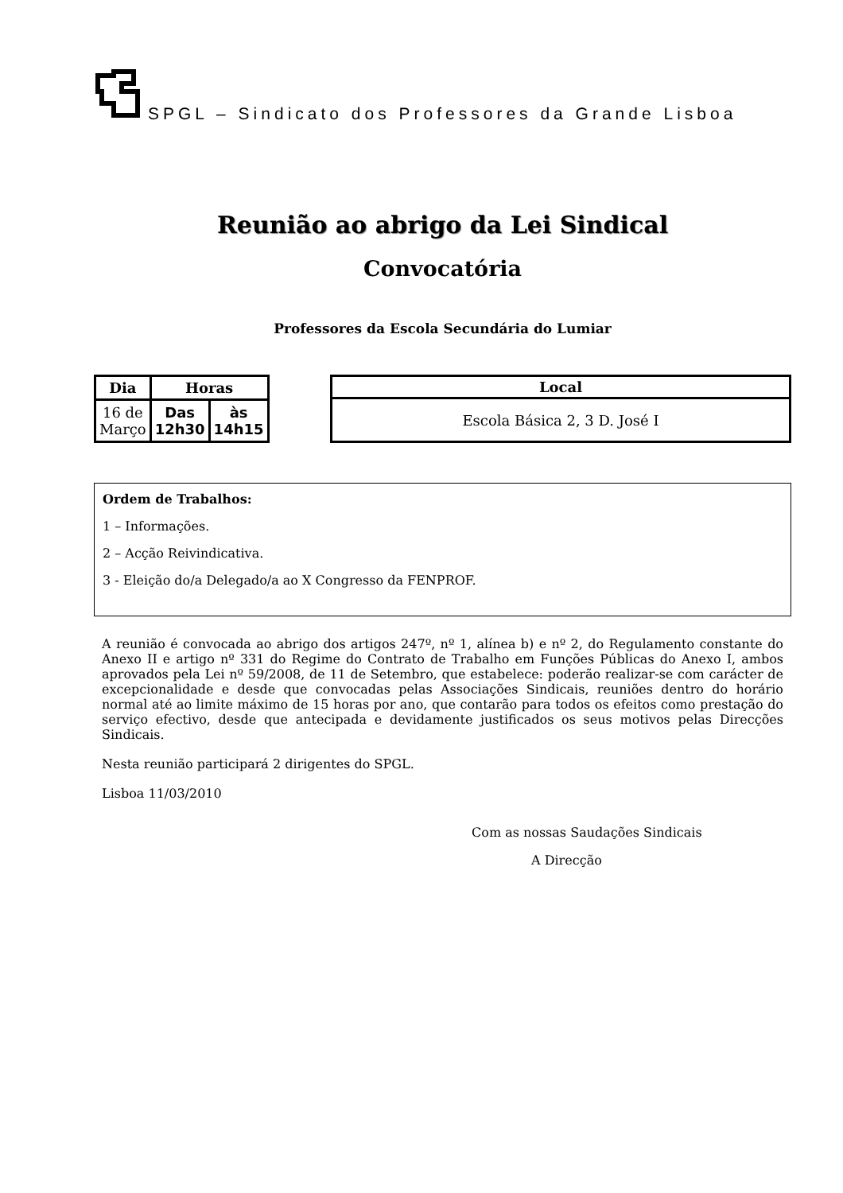SPGL – Sindicato dos Professores da Grande Lisboa
Reunião ao abrigo da Lei Sindical
Convocatória
Professores da Escola Secundária do Lumiar
| Dia | Horas | |
| --- | --- | --- |
| 16 de Março | Das 12h30 | às 14h15 |
| Local |
| --- |
| Escola Básica 2, 3 D. José I |
Ordem de Trabalhos:
1 – Informações.
2 – Acção Reivindicativa.
3 - Eleição do/a Delegado/a ao X Congresso da FENPROF.
A reunião é convocada ao abrigo dos artigos 247º, nº 1, alínea b) e nº 2, do Regulamento constante do Anexo II e artigo nº 331 do Regime do Contrato de Trabalho em Funções Públicas do Anexo I, ambos aprovados pela Lei nº 59/2008, de 11 de Setembro, que estabelece: poderão realizar-se com carácter de excepcionalidade e desde que convocadas pelas Associações Sindicais, reuniões dentro do horário normal até ao limite máximo de 15 horas por ano, que contarão para todos os efeitos como prestação do serviço efectivo, desde que antecipada e devidamente justificados os seus motivos pelas Direcções Sindicais.
Nesta reunião participará 2 dirigentes do SPGL.
Lisboa 11/03/2010
Com as nossas Saudações Sindicais
A Direcção